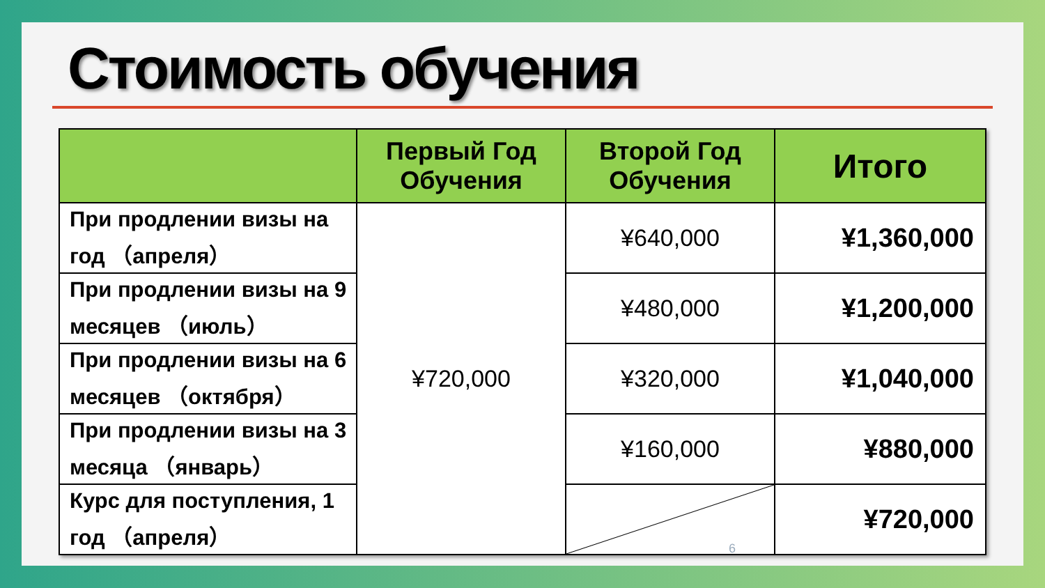Стоимость обучения
| | Первый Год Обучения | Второй Год Обучения | Итого |
| --- | --- | --- | --- |
| При продлении визы на год （апреля） | ¥720,000 | ¥640,000 | ¥1,360,000 |
| При продлении визы на 9 месяцев （июль） | | ¥480,000 | ¥1,200,000 |
| При продлении визы на 6 месяцев （октября） | | ¥320,000 | ¥1,040,000 |
| При продлении визы на 3 месяца （январь） | | ¥160,000 | ¥880,000 |
| Курс для поступления, 1 год （апреля） | | | ¥720,000 |
6